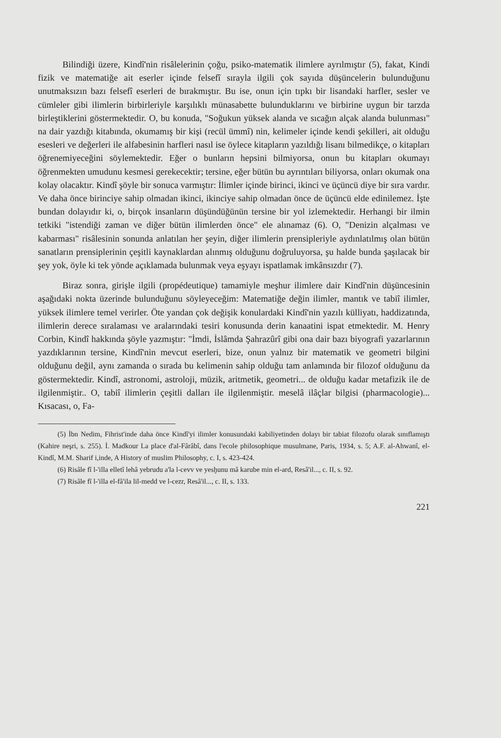Bilindiği üzere, Kindî'nin risâlelerinin çoğu, psiko-matematik ilimlere ayrılmıştır (5), fakat, Kindi fizik ve matematiğe ait eserler içinde felsefî sırayla ilgili çok sayıda düşüncelerin bulunduğunu unutmaksızın bazı felsefî eserleri de bırakmıştır. Bu ise, onun için tıpkı bir lisandaki harfler, sesler ve cümleler gibi ilimlerin birbirleriyle karşılıklı münasabette bulunduklarını ve birbirine uygun bir tarzda birleştiklerini göstermektedir. O, bu konuda, "Soğukun yüksek alanda ve sıcağın alçak alanda bulunması" na dair yazdığı kitabında, okumamış bir kişi (recül ümmî) nin, kelimeler içinde kendi şekilleri, ait olduğu esesleri ve değerleri ile alfabesinin harfleri nasıl ise öylece kitapların yazıldığı lisanı bilmedikçe, o kitapları öğrenemiyeceğini söylemektedir. Eğer o bunların hepsini bilmiyorsa, onun bu kitapları okumayı öğrenmekten umudunu kesmesi gerekecektir; tersine, eğer bütün bu ayrıntıları biliyorsa, onları okumak ona kolay olacaktır. Kindî şöyle bir sonuca varmıştır: İlimler içinde birinci, ikinci ve üçüncü diye bir sıra vardır. Ve daha önce birinciye sahip olmadan ikinci, ikinciye sahip olmadan önce de üçüncü elde edinilemez. İşte bundan dolayıdır ki, o, birçok insanların düşündüğünün tersine bir yol izlemektedir. Herhangi bir ilmin tetkiki "istendiği zaman ve diğer bütün ilimlerden önce" ele alınamaz (6). O, "Denizin alçalması ve kabarması" risâlesinin sonunda anlatılan her şeyin, diğer ilimlerin prensipleriyle aydınlatılmış olan bütün sanatların prensiplerinin çeşitli kaynaklardan alınmış olduğunu doğruluyorsa, şu halde bunda şaşılacak bir şey yok, öyle ki tek yönde açıklamada bulunmak veya eşyayı ispatlamak imkânsızdır (7).
Biraz sonra, girişle ilgili (propédeutique) tamamiyle meşhur ilimlere dair Kindî'nin düşüncesinin aşağıdaki nokta üzerinde bulunduğunu söyleyeceğim: Matematiğe değin ilimler, mantık ve tabiî ilimler, yüksek ilimlere temel verirler. Öte yandan çok değişik konulardaki Kindî'nin yazılı külliyatı, haddizatında, ilimlerin derece sıralaması ve aralarındaki tesiri konusunda derin kanaatini ispat etmektedir. M. Henry Corbin, Kindî hakkında şöyle yazmıştır: "İmdi, İslâmda Şahrazûrî gibi ona dair bazı biyografi yazarlarının yazdıklarının tersine, Kindî'nin mevcut eserleri, bize, onun yalnız bir matematik ve geometri bilgini olduğunu değil, aynı zamanda o sırada bu kelimenin sahip olduğu tam anlamında bir filozof olduğunu da göstermektedir. Kindî, astronomi, astroloji, müzik, aritmetik, geometri... de olduğu kadar metafizik ile de ilgilenmiştir.. O, tabiî ilimlerin çeşitli dalları ile ilgilenmiştir. meselâ ilâçlar bilgisi (pharmacologie)... Kısacası, o, Fa-
(5) İbn Nedim, Fihrist'inde daha önce Kindî'yi ilimler konusundaki kabiliyetinden dolayı bir tabiat filozofu olarak sınıflamıştı (Kahire neşri, s. 255). İ. Madkour La place d'al-Fârâbî, dans l'ecole philosophique musulmane, Paris, 1934, s. 5; A.F. al-Ahwanî, el-Kindî, M.M. Sharif i,inde, A History of muslim Philosophy, c. I, s. 423-424.
(6) Risâle fî l-'illa elletî lehâ yebrudu a'la l-cevv ve yesḫunu mâ karube min el-ard, Resâ'il..., c. II, s. 92.
(7) Risâle fî l-'illa el-fâ'ila lil-medd ve l-cezr, Resâ'il..., c. II, s. 133.
221